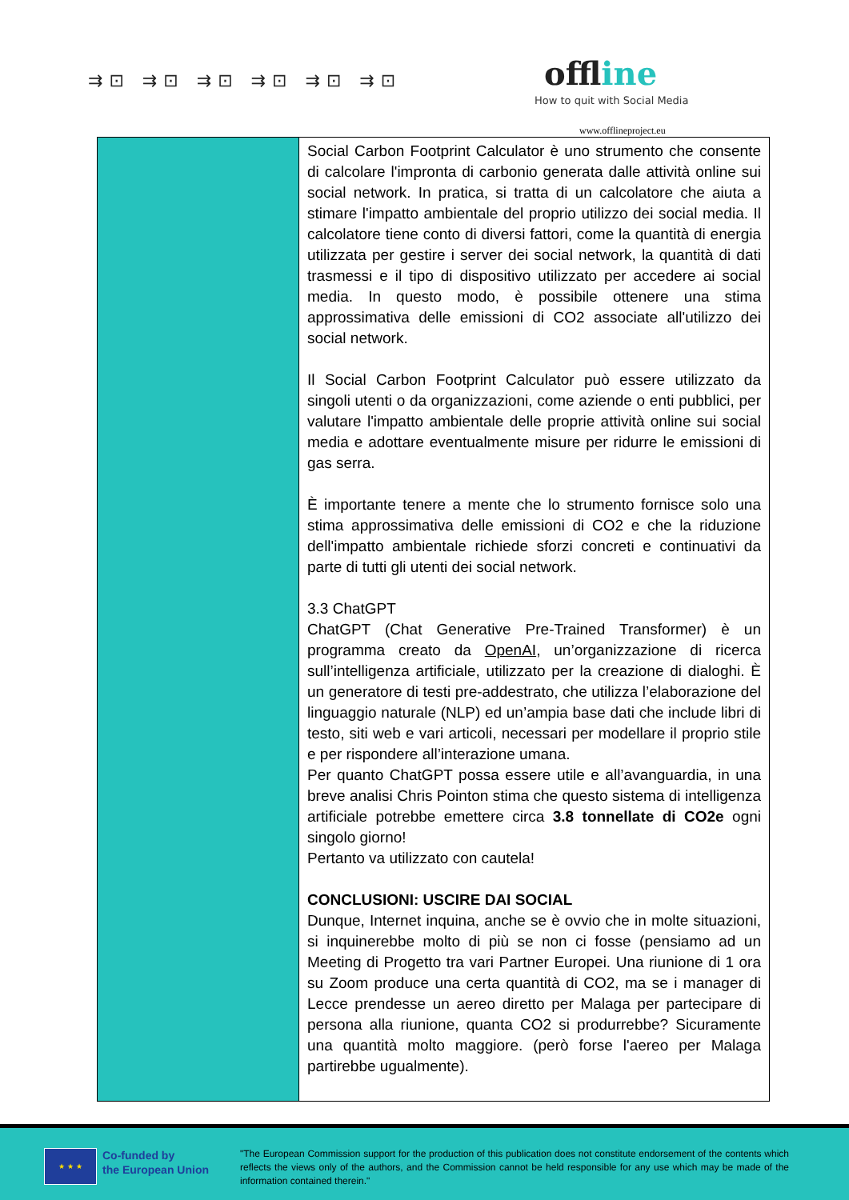⇉⊡ ⇉⊡ ⇉⊡ ⇉⊡ ⇉⊡ ⇉⊡ offline
How to quit with Social Media
www.offlineproject.eu
| | Social Carbon Footprint Calculator è uno strumento che consente di calcolare l'impronta di carbonio generata dalle attività online sui social network. In pratica, si tratta di un calcolatore che aiuta a stimare l'impatto ambientale del proprio utilizzo dei social media. Il calcolatore tiene conto di diversi fattori, come la quantità di energia utilizzata per gestire i server dei social network, la quantità di dati trasmessi e il tipo di dispositivo utilizzato per accedere ai social media. In questo modo, è possibile ottenere una stima approssimativa delle emissioni di CO2 associate all'utilizzo dei social network. Il Social Carbon Footprint Calculator può essere utilizzato da singoli utenti o da organizzazioni, come aziende o enti pubblici, per valutare l'impatto ambientale delle proprie attività online sui social media e adottare eventualmente misure per ridurre le emissioni di gas serra. È importante tenere a mente che lo strumento fornisce solo una stima approssimativa delle emissioni di CO2 e che la riduzione dell'impatto ambientale richiede sforzi concreti e continuativi da parte di tutti gli utenti dei social network. 3.3 ChatGPT ChatGPT (Chat Generative Pre-Trained Transformer) è un programma creato da OpenAI , un’organizzazione di ricerca sull’intelligenza artificiale, utilizzato per la creazione di dialoghi. È un generatore di testi pre-addestrato, che utilizza l’elaborazione del linguaggio naturale (NLP) ed un’ampia base dati che include libri di testo, siti web e vari articoli, necessari per modellare il proprio stile e per rispondere all’interazione umana. Per quanto ChatGPT possa essere utile e all’avanguardia, in una breve analisi Chris Pointon stima che questo sistema di intelligenza artificiale potrebbe emettere circa 3.8 tonnellate di CO2e ogni singolo giorno! Pertanto va utilizzato con cautela! CONCLUSIONI: USCIRE DAI SOCIAL Dunque, Internet inquina, anche se è ovvio che in molte situazioni, si inquinerebbe molto di più se non ci fosse (pensiamo ad un Meeting di Progetto tra vari Partner Europei. Una riunione di 1 ora su Zoom produce una certa quantità di CO2, ma se i manager di Lecce prendesse un aereo diretto per Malaga per partecipare di persona alla riunione, quanta CO2 si produrrebbe? Sicuramente una quantità molto maggiore. (però forse l'aereo per Malaga partirebbe ugualmente). |
★ ★ ★
Co-funded by
the European Union
"The European Commission support for the production of this publication does not constitute endorsement of the contents which reflects the views only of the authors, and the Commission cannot be held responsible for any use which may be made of the information contained therein."